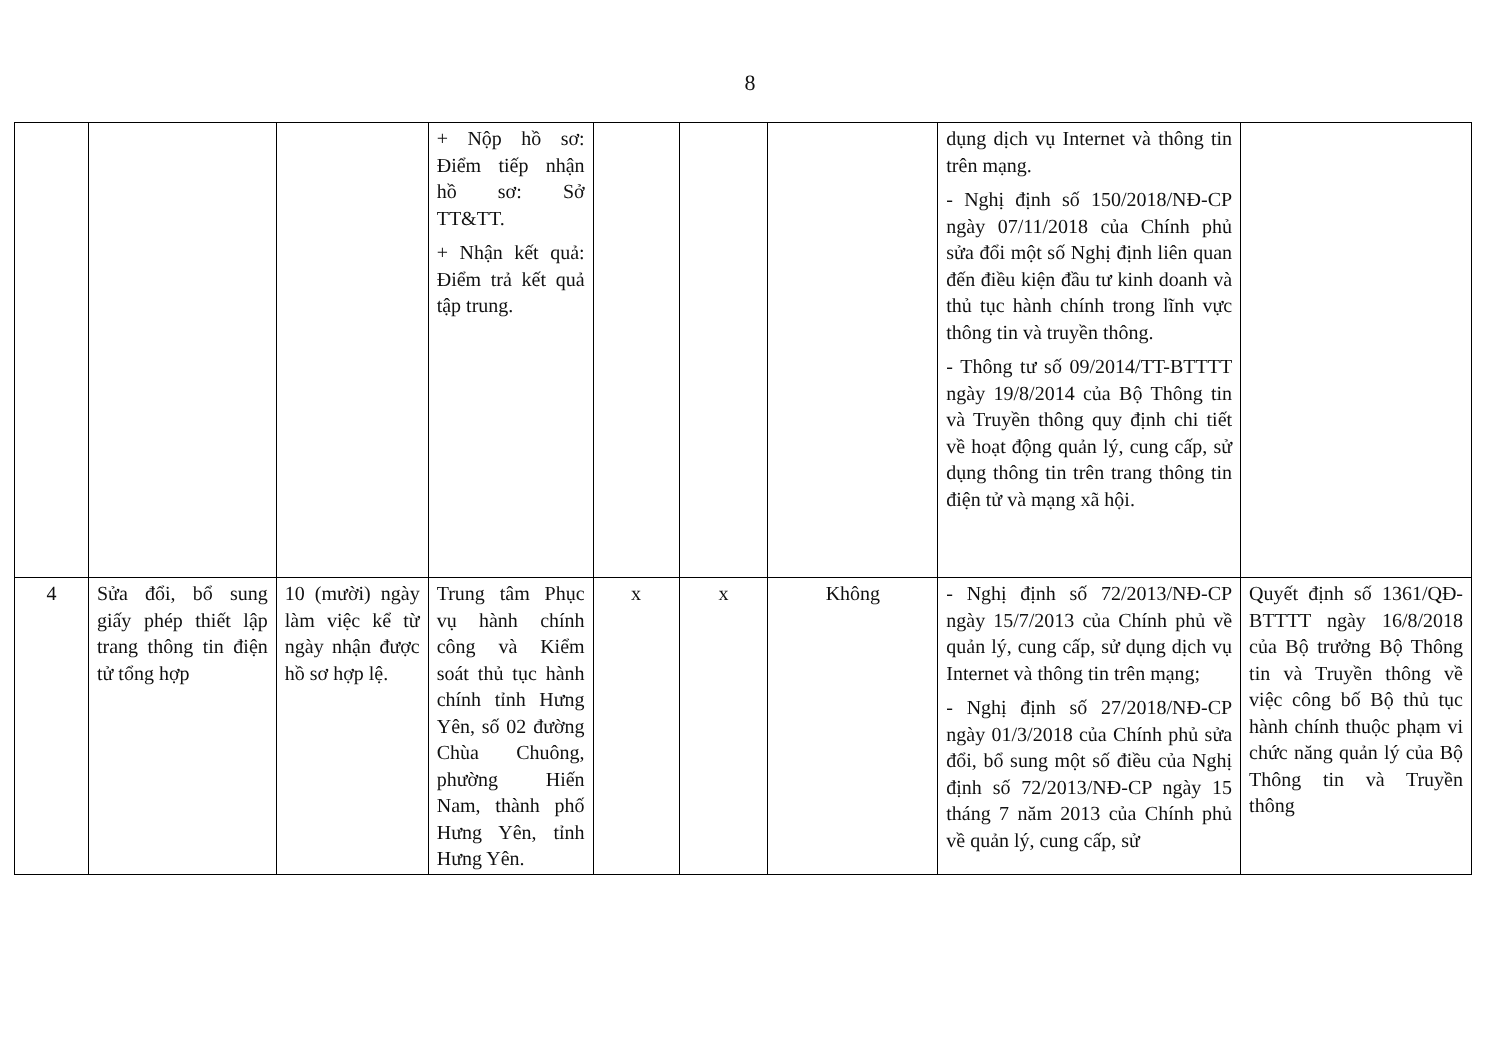8
| | | | + Nộp hồ sơ: Điểm tiếp nhận hồ sơ: Sở TT&TT. + Nhận kết quả: Điểm trả kết quả tập trung. | | | | dụng dịch vụ Internet và thông tin trên mạng. - Nghị định số 150/2018/NĐ-CP ngày 07/11/2018 của Chính phủ sửa đổi một số Nghị định liên quan đến điều kiện đầu tư kinh doanh và thủ tục hành chính trong lĩnh vực thông tin và truyền thông. - Thông tư số 09/2014/TT-BTTTT ngày 19/8/2014 của Bộ Thông tin và Truyền thông quy định chi tiết về hoạt động quản lý, cung cấp, sử dụng thông tin trên trang thông tin điện tử và mạng xã hội. | |
| 4 | Sửa đổi, bổ sung giấy phép thiết lập trang thông tin điện tử tổng hợp | 10 (mười) ngày làm việc kể từ ngày nhận được hồ sơ hợp lệ. | Trung tâm Phục vụ hành chính công và Kiểm soát thủ tục hành chính tỉnh Hưng Yên, số 02 đường Chùa Chuông, phường Hiến Nam, thành phố Hưng Yên, tỉnh Hưng Yên. | x | x | Không | - Nghị định số 72/2013/NĐ-CP ngày 15/7/2013 của Chính phủ về quản lý, cung cấp, sử dụng dịch vụ Internet và thông tin trên mạng; - Nghị định số 27/2018/NĐ-CP ngày 01/3/2018 của Chính phủ sửa đổi, bổ sung một số điều của Nghị định số 72/2013/NĐ-CP ngày 15 tháng 7 năm 2013 của Chính phủ về quản lý, cung cấp, sử | Quyết định số 1361/QĐ-BTTTT ngày 16/8/2018 của Bộ trưởng Bộ Thông tin và Truyền thông về việc công bố Bộ thủ tục hành chính thuộc phạm vi chức năng quản lý của Bộ Thông tin và Truyền thông |